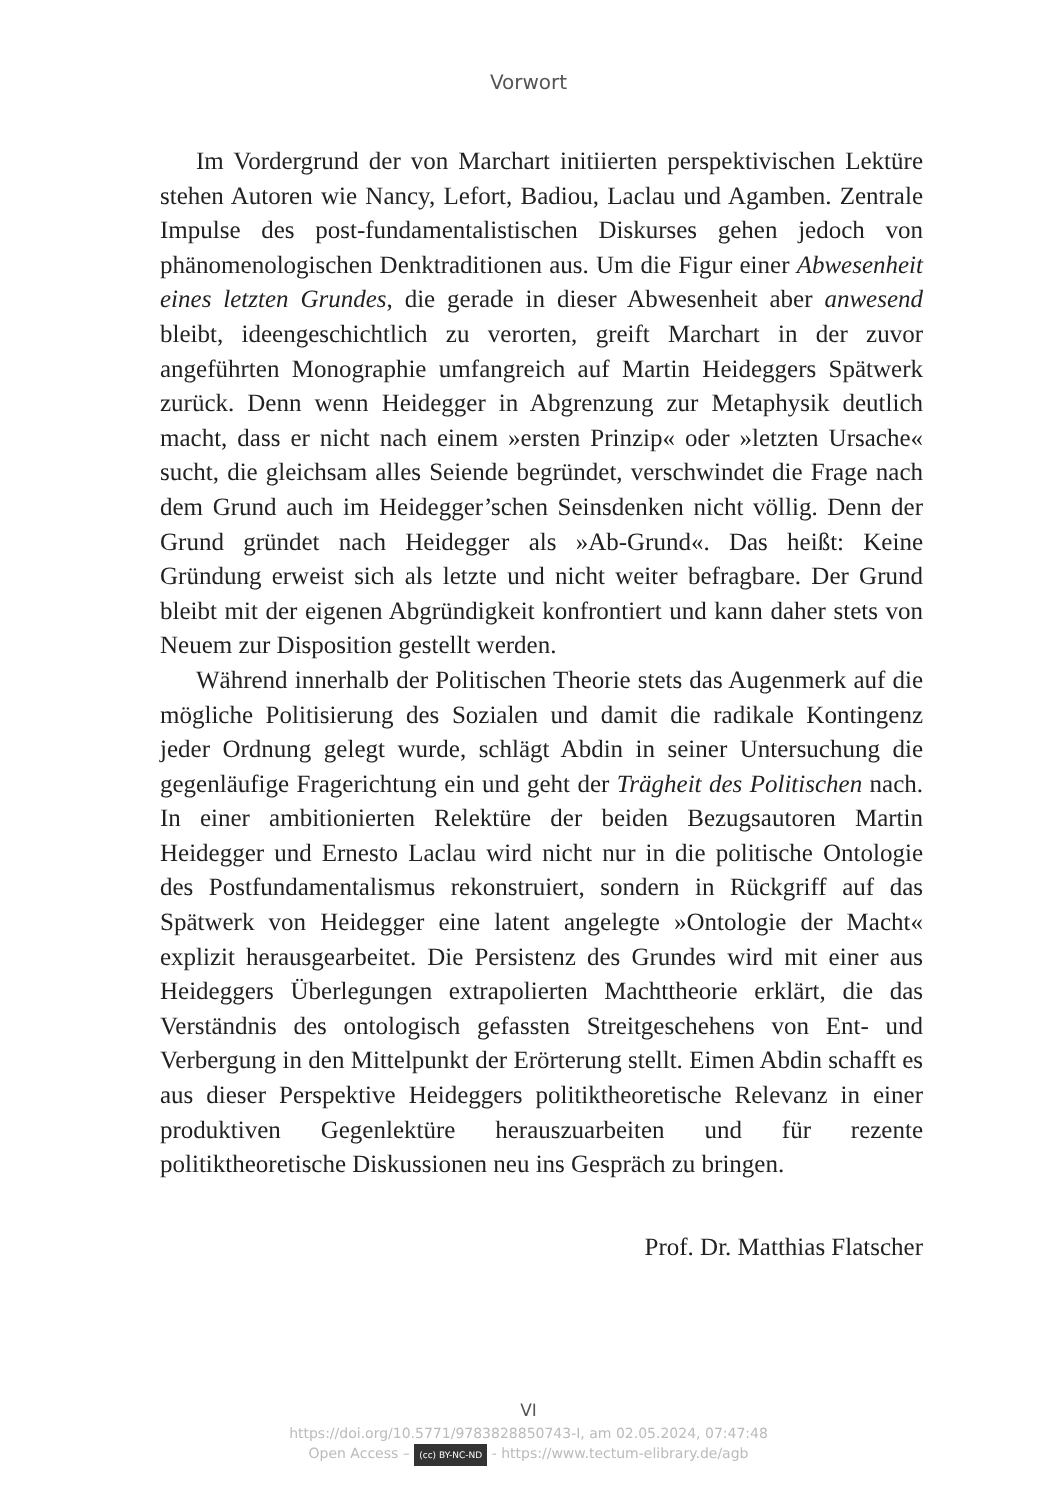Vorwort
Im Vordergrund der von Marchart initiierten perspektivischen Lektüre stehen Autoren wie Nancy, Lefort, Badiou, Laclau und Agamben. Zentrale Impulse des post-fundamentalistischen Diskurses gehen jedoch von phänomenologischen Denktraditionen aus. Um die Figur einer Abwesenheit eines letzten Grundes, die gerade in dieser Abwesenheit aber anwesend bleibt, ideengeschichtlich zu verorten, greift Marchart in der zuvor angeführten Monographie umfangreich auf Martin Heideggers Spätwerk zurück. Denn wenn Heidegger in Abgrenzung zur Metaphysik deutlich macht, dass er nicht nach einem »ersten Prinzip« oder »letzten Ursache« sucht, die gleichsam alles Seiende begründet, verschwindet die Frage nach dem Grund auch im Heidegger’schen Seinsdenken nicht völlig. Denn der Grund gründet nach Heidegger als »Ab-Grund«. Das heißt: Keine Gründung erweist sich als letzte und nicht weiter befragbare. Der Grund bleibt mit der eigenen Abgründigkeit konfrontiert und kann daher stets von Neuem zur Disposition gestellt werden.
Während innerhalb der Politischen Theorie stets das Augenmerk auf die mögliche Politisierung des Sozialen und damit die radikale Kontingenz jeder Ordnung gelegt wurde, schlägt Abdin in seiner Untersuchung die gegenläufige Fragerichtung ein und geht der Trägheit des Politischen nach. In einer ambitionierten Relektüre der beiden Bezugsautoren Martin Heidegger und Ernesto Laclau wird nicht nur in die politische Ontologie des Postfundamentalismus rekonstruiert, sondern in Rückgriff auf das Spätwerk von Heidegger eine latent angelegte »Ontologie der Macht« explizit herausgearbeitet. Die Persistenz des Grundes wird mit einer aus Heideggers Überlegungen extrapolierten Machttheorie erklärt, die das Verständnis des ontologisch gefassten Streitgeschehens von Ent- und Verbergung in den Mittelpunkt der Erörterung stellt. Eimen Abdin schafft es aus dieser Perspektive Heideggers politiktheoretische Relevanz in einer produktiven Gegenlektüre herauszuarbeiten und für rezente politiktheoretische Diskussionen neu ins Gespräch zu bringen.
Prof. Dr. Matthias Flatscher
VI
https://doi.org/10.5771/9783828850743-I, am 02.05.2024, 07:47:48
Open Access – (cc) BY-NC-ND - https://www.tectum-elibrary.de/agb